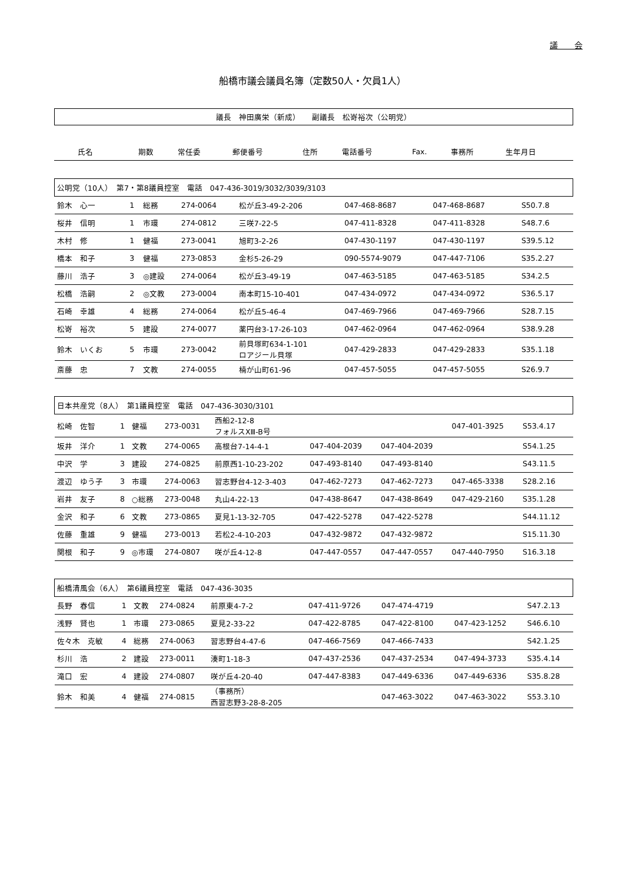議　　会
船橋市議会議員名簿（定数50人・欠員1人）
議長　神田廣栄（新成）　　副議長　松嵜裕次（公明党）
| 氏名 | 期数 | 常任委 | 郵便番号 | 住所 | 電話番号 | Fax. | 事務所 | 生年月日 |
| --- | --- | --- | --- | --- | --- | --- | --- | --- |
| 公明党（10人） 第7・第8議員控室 電話 047-436-3019/3032/3039/3103 | | | | | | | | |
| 鈴木 心一 | 1 | 総務 | 274-0064 | 松が丘3-49-2-206 | 047-468-8687 | 047-468-8687 | | S50.7.8 |
| 桜井 信明 | 1 | 市環 | 274-0812 | 三咲7-22-5 | 047-411-8328 | 047-411-8328 | | S48.7.6 |
| 木村 修 | 1 | 健福 | 273-0041 | 旭町3-2-26 | 047-430-1197 | 047-430-1197 | | S39.5.12 |
| 橋本 和子 | 3 | 健福 | 273-0853 | 金杉5-26-29 | 090-5574-9079 | 047-447-7106 | | S35.2.27 |
| 藤川 浩子 | 3 | ◎建設 | 274-0064 | 松が丘3-49-19 | 047-463-5185 | 047-463-5185 | | S34.2.5 |
| 松橋 浩嗣 | 2 | ◎文教 | 273-0004 | 南本町15-10-401 | 047-434-0972 | 047-434-0972 | | S36.5.17 |
| 石崎 幸雄 | 4 | 総務 | 274-0064 | 松が丘5-46-4 | 047-469-7966 | 047-469-7966 | | S28.7.15 |
| 松嵜 裕次 | 5 | 建設 | 274-0077 | 薬円台3-17-26-103 | 047-462-0964 | 047-462-0964 | | S38.9.28 |
| 鈴木 いくお | 5 | 市環 | 273-0042 | 前貝塚町634-1-101 ロアジール貝塚 | 047-429-2833 | 047-429-2833 | | S35.1.18 |
| 斎藤 忠 | 7 | 文教 | 274-0055 | 楠が山町61-96 | 047-457-5055 | 047-457-5055 | | S26.9.7 |
| 日本共産党（8人） 第1議員控室 電話 047-436-3030/3101 | | | | | | | | |
| 松崎 佐智 | 1 | 健福 | 273-0031 | 西船2-12-8 フォルスXⅢ-B号 | | | 047-401-3925 | S53.4.17 |
| 坂井 洋介 | 1 | 文教 | 274-0065 | 高根台7-14-4-1 | 047-404-2039 | 047-404-2039 | | S54.1.25 |
| 中沢 学 | 3 | 建設 | 274-0825 | 前原西1-10-23-202 | 047-493-8140 | 047-493-8140 | | S43.11.5 |
| 渡辺 ゆう子 | 3 | 市環 | 274-0063 | 習志野台4-12-3-403 | 047-462-7273 | 047-462-7273 | 047-465-3338 | S28.2.16 |
| 岩井 友子 | 8 | ○総務 | 273-0048 | 丸山4-22-13 | 047-438-8647 | 047-438-8649 | 047-429-2160 | S35.1.28 |
| 金沢 和子 | 6 | 文教 | 273-0865 | 夏見1-13-32-705 | 047-422-5278 | 047-422-5278 | | S44.11.12 |
| 佐藤 重雄 | 9 | 健福 | 273-0013 | 若松2-4-10-203 | 047-432-9872 | 047-432-9872 | | S15.11.30 |
| 関根 和子 | 9 | ◎市環 | 274-0807 | 咲が丘4-12-8 | 047-447-0557 | 047-447-0557 | 047-440-7950 | S16.3.18 |
| 船橋清風会（6人） 第6議員控室 電話 047-436-3035 | | | | | | | | |
| 長野 春信 | 1 | 文教 | 274-0824 | 前原東4-7-2 | 047-411-9726 | 047-474-4719 | | S47.2.13 |
| 浅野 賢也 | 1 | 市環 | 273-0865 | 夏見2-33-22 | 047-422-8785 | 047-422-8100 | 047-423-1252 | S46.6.10 |
| 佐々木 克敏 | 4 | 総務 | 274-0063 | 習志野台4-47-6 | 047-466-7569 | 047-466-7433 | | S42.1.25 |
| 杉川 浩 | 2 | 建設 | 273-0011 | 湊町1-18-3 | 047-437-2536 | 047-437-2534 | 047-494-3733 | S35.4.14 |
| 滝口 宏 | 4 | 建設 | 274-0807 | 咲が丘4-20-40 | 047-447-8383 | 047-449-6336 | 047-449-6336 | S35.8.28 |
| 鈴木 和美 | 4 | 健福 | 274-0815 | （事務所） 西習志野3-28-8-205 | | 047-463-3022 | 047-463-3022 | S53.3.10 |